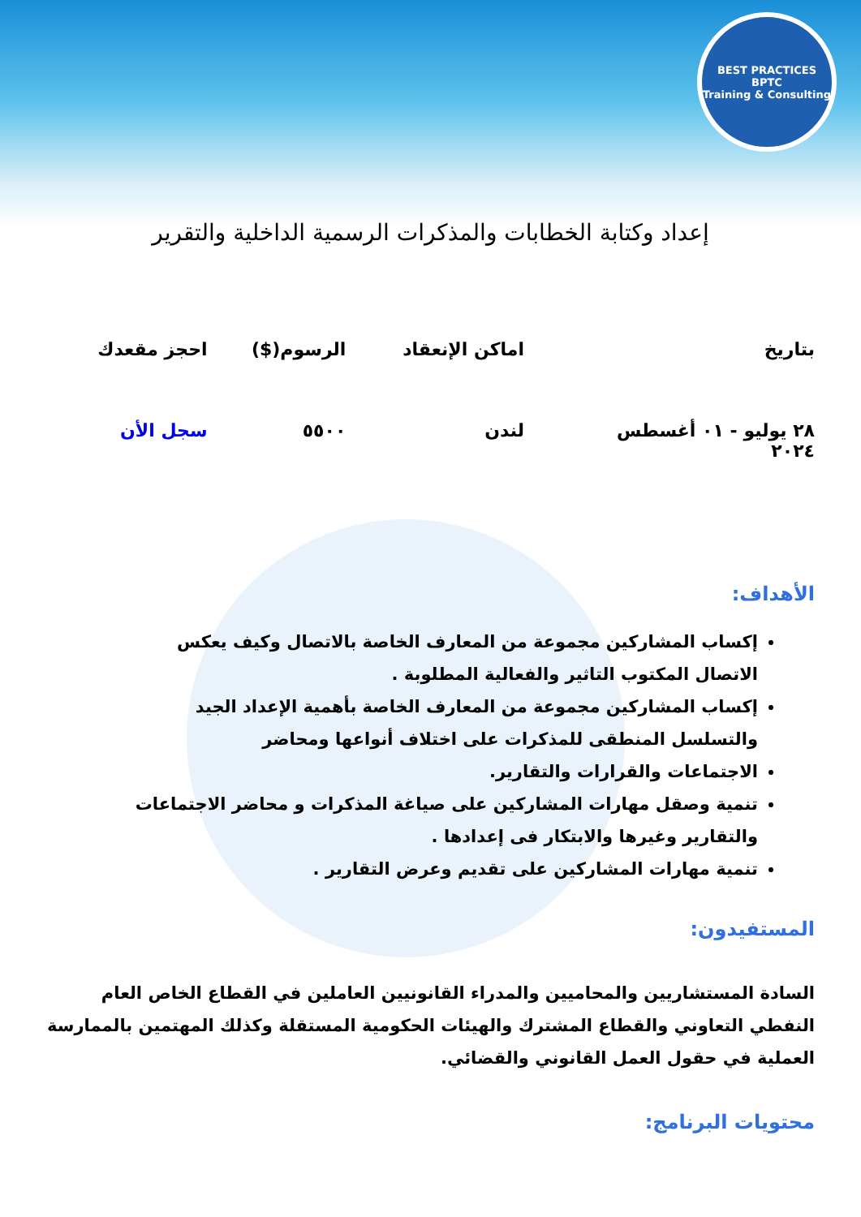BEST PRACTICES
BPTC
Training & Consulting
إعداد وكتابة الخطابات والمذكرات الرسمية الداخلية والتقرير
| بتاريخ | اماكن الإنعقاد | الرسوم($) | احجز مقعدك |
| --- | --- | --- | --- |
| ٢٨ يوليو - ٠١ أغسطس ٢٠٢٤ | لندن | ٥٥٠٠ | سجل الأن |
الأهداف:
إكساب المشاركين مجموعة من المعارف الخاصة بالاتصال وكيف يعكس الاتصال المكتوب التاثير والفعالية المطلوبة .
إكساب المشاركين مجموعة من المعارف الخاصة بأهمية الإعداد الجيد والتسلسل المنطقى للمذكرات على اختلاف أنواعها ومحاضر
الاجتماعات والقرارات والتقارير.
تنمية وصقل مهارات المشاركين على صياغة المذكرات و محاضر الاجتماعات والتقارير وغيرها والابتكار فى إعدادها .
تنمية مهارات المشاركين على تقديم وعرض التقارير .
المستفيدون:
السادة المستشاريين والمحاميين والمدراء القانونيين العاملين في القطاع الخاص العام النفطي التعاوني والقطاع المشترك والهيئات الحكومية المستقلة وكذلك المهتمين بالممارسة العملية في حقول العمل القانوني والقضائي.
محتويات البرنامج: